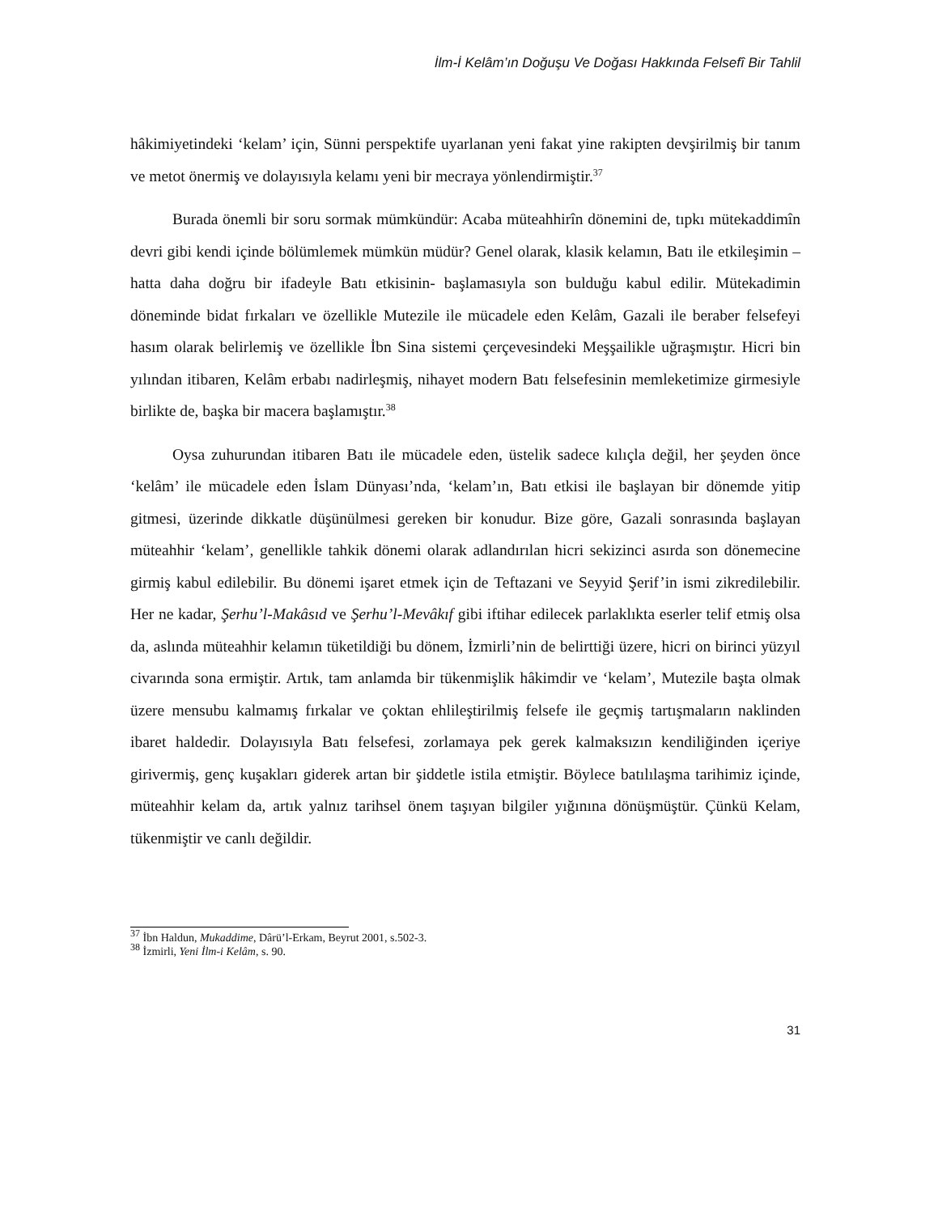İlm-İ Kelâm’ın Doğuşu Ve Doğası Hakkında Felsefî Bir Tahlil
hâkimiyetindeki ‘kelam’ için, Sünni perspektife uyarlanan yeni fakat yine rakipten devşirilmiş bir tanım ve metot önermiş ve dolayısıyla kelamı yeni bir mecraya yönlendirmiştir.<sup>37</sup>
Burada önemli bir soru sormak mümkündür: Acaba müteahhirîn dönemini de, tıpkı mütekaddimîn devri gibi kendi içinde bölümlemek mümkün müdür? Genel olarak, klasik kelamın, Batı ile etkileşimin –hatta daha doğru bir ifadeyle Batı etkisinin- başlamasıyla son bulduğu kabul edilir. Mütekadimin döneminde bidat fırkaları ve özellikle Mutezile ile mücadele eden Kelâm, Gazali ile beraber felsefeyi hasım olarak belirlemiş ve özellikle İbn Sina sistemi çerçevesindeki Meşşailikle uğraşmıştır. Hicri bin yılından itibaren, Kelâm erbabı nadirleşmiş, nihayet modern Batı felsefesinin memleketimize girmesiyle birlikte de, başka bir macera başlamıştır.<sup>38</sup>
Oysa zuhurundan itibaren Batı ile mücadele eden, üstelik sadece kılıçla değil, her şeyden önce ‘kelâm’ ile mücadele eden İslam Dünyası’nda, ‘kelam’ın, Batı etkisi ile başlayan bir dönemde yitip gitmesi, üzerinde dikkatle düşünülmesi gereken bir konudur. Bize göre, Gazali sonrasında başlayan müteahhir ‘kelam’, genellikle tahkik dönemi olarak adlandırılan hicri sekizinci asırda son dönemecine girmiş kabul edilebilir. Bu dönemi işaret etmek için de Teftazani ve Seyyid Şerif’in ismi zikredilebilir. Her ne kadar, Şerhu’l-Makâsıd ve Şerhu’l-Mevâkıf gibi iftihar edilecek parlaklıkta eserler telif etmiş olsa da, aslında müteahhir kelamın tüketildiği bu dönem, İzmirli’nin de belirttiği üzere, hicri on birinci yüzyıl civarında sona ermiştir. Artık, tam anlamda bir tükenmişlik hâkimdir ve ‘kelam’, Mutezile başta olmak üzere mensubu kalmamış fırkalar ve çoktan ehlileştirilmiş felsefe ile geçmiş tartışmaların naklinden ibaret haldedir. Dolayısıyla Batı felsefesi, zorlamaya pek gerek kalmaksızın kendiliğinden içeriye girivermiş, genç kuşakları giderek artan bir şiddetle istila etmiştir. Böylece batılılaşma tarihimiz içinde, müteahhir kelam da, artık yalnız tarihsel önem taşıyan bilgiler yığınına dönüşmüştür. Çünkü Kelam, tükenmiştir ve canlı değildir.
<sup>37</sup> İbn Haldun, Mukaddime, Dârü’l-Erkam, Beyrut 2001, s.502-3.
<sup>38</sup> İzmirli, Yeni İlm-i Kelâm, s. 90.
31